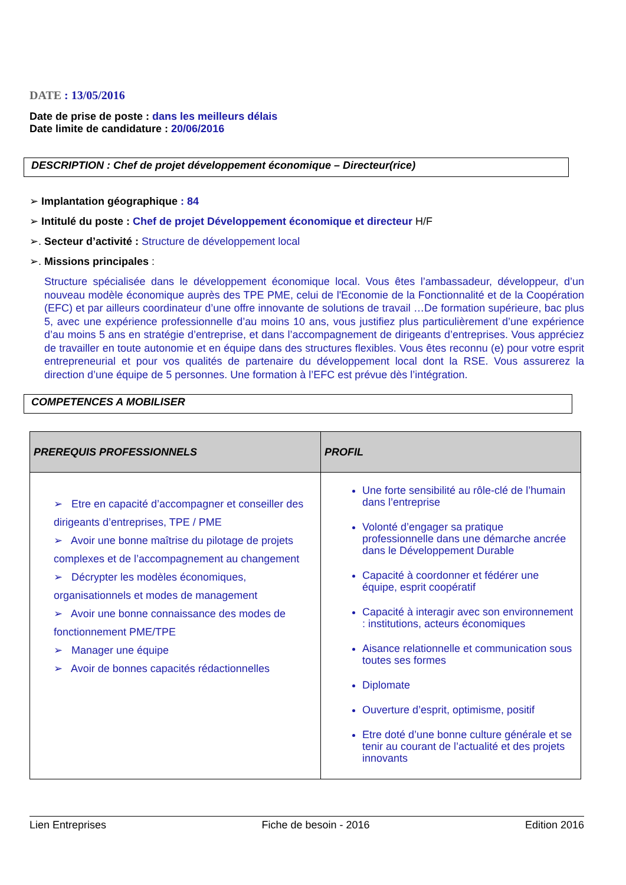DATE : 13/05/2016
Date de prise de poste : dans les meilleurs délais
Date limite de candidature : 20/06/2016
DESCRIPTION : Chef de projet développement économique – Directeur(rice)
➢ Implantation géographique : 84
➢ Intitulé du poste : Chef de projet Développement économique et directeur H/F
➢. Secteur d’activité : Structure de développement local
➢. Missions principales :
Structure spécialisée dans le développement économique local. Vous êtes l’ambassadeur, développeur, d’un nouveau modèle économique auprès des TPE PME, celui de l'Economie de la Fonctionnalité et de la Coopération (EFC) et par ailleurs coordinateur d’une offre innovante de solutions de travail …De formation supérieure, bac plus 5, avec une expérience professionnelle d’au moins 10 ans, vous justifiez plus particulièrement d’une expérience d’au moins 5 ans en stratégie d’entreprise, et dans l’accompagnement de dirigeants d’entreprises. Vous appréciez de travailler en toute autonomie et en équipe dans des structures flexibles. Vous êtes reconnu (e) pour votre esprit entrepreneurial et pour vos qualités de partenaire du développement local dont la RSE. Vous assurerez la direction d’une équipe de 5 personnes. Une formation à l’EFC est prévue dès l’intégration.
COMPETENCES A MOBILISER
| PREREQUIS PROFESSIONNELS | PROFIL |
| --- | --- |
| ➢ Etre en capacité d’accompagner et conseiller des dirigeants d’entreprises, TPE / PME ➢ Avoir une bonne maîtrise du pilotage de projets complexes et de l’accompagnement au changement ➢ Décrypter les modèles économiques, organisationnels et modes de management ➢ Avoir une bonne connaissance des modes de fonctionnement PME/TPE ➢ Manager une équipe ➢ Avoir de bonnes capacités rédactionnelles | Une forte sensibilité au rôle-clé de l’humain dans l’entreprise Volonté d’engager sa pratique professionnelle dans une démarche ancrée dans le Développement Durable Capacité à coordonner et fédérer une équipe, esprit coopératif Capacité à interagir avec son environnement : institutions, acteurs économiques Aisance relationnelle et communication sous toutes ses formes Diplomate Ouverture d’esprit, optimisme, positif Etre doté d’une bonne culture générale et se tenir au courant de l’actualité et des projets innovants |
Lien Entreprises Fiche de besoin - 2016 Edition 2016